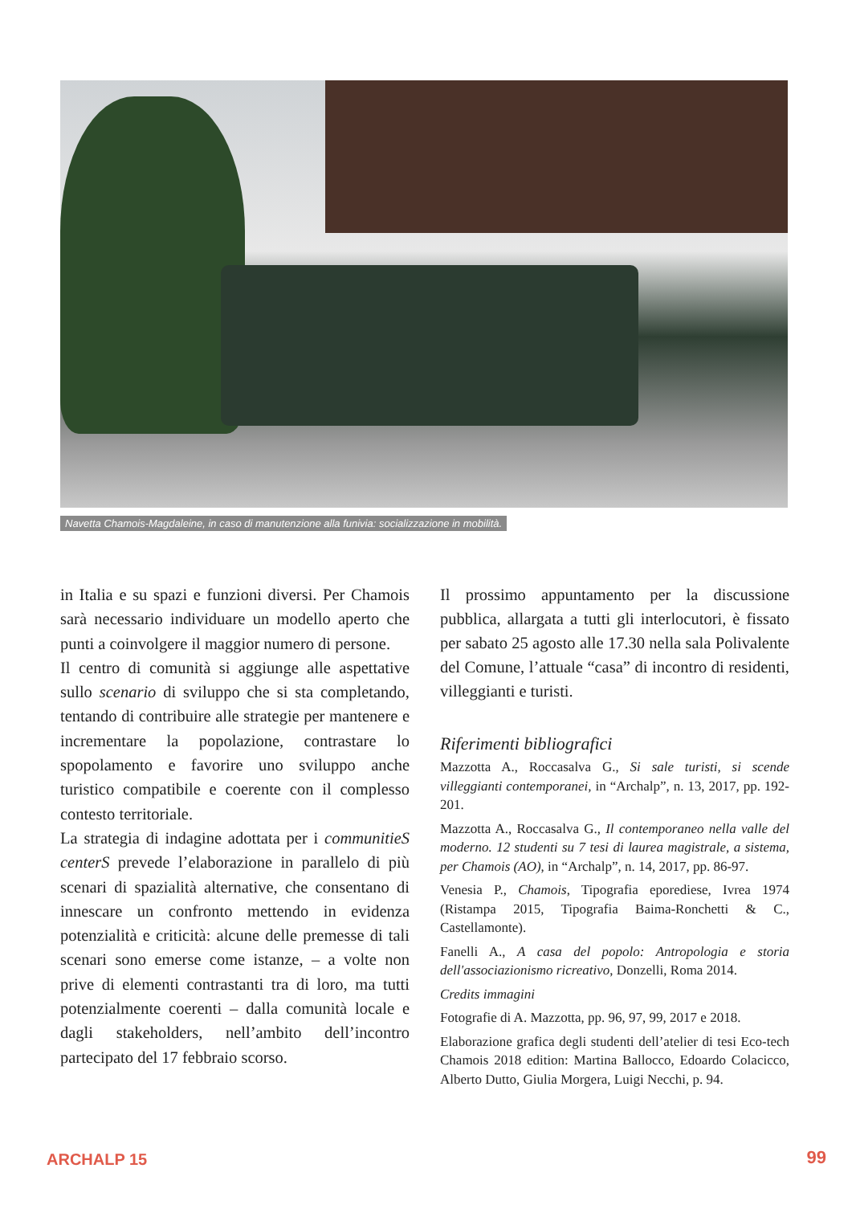Navetta Chamois-Magdaleine, in caso di manutenzione alla funivia: socializzazione in mobilità.
in Italia e su spazi e funzioni diversi. Per Chamois sarà necessario individuare un modello aperto che punti a coinvolgere il maggior numero di persone.
Il centro di comunità si aggiunge alle aspettative sullo scenario di sviluppo che si sta completando, tentando di contribuire alle strategie per mantenere e incrementare la popolazione, contrastare lo spopolamento e favorire uno sviluppo anche turistico compatibile e coerente con il complesso contesto territoriale.
La strategia di indagine adottata per i communitieS centerS prevede l’elaborazione in parallelo di più scenari di spazialità alternative, che consentano di innescare un confronto mettendo in evidenza potenzialità e criticità: alcune delle premesse di tali scenari sono emerse come istanze, – a volte non prive di elementi contrastanti tra di loro, ma tutti potenzialmente coerenti – dalla comunità locale e dagli stakeholders, nell’ambito dell’incontro partecipato del 17 febbraio scorso.
Il prossimo appuntamento per la discussione pubblica, allargata a tutti gli interlocutori, è fissato per sabato 25 agosto alle 17.30 nella sala Polivalente del Comune, l’attuale “casa” di incontro di residenti, villeggianti e turisti.
Riferimenti bibliografici
Mazzotta A., Roccasalva G., Si sale turisti, si scende villeggianti contemporanei, in “Archalp”, n. 13, 2017, pp. 192-201.
Mazzotta A., Roccasalva G., Il contemporaneo nella valle del moderno. 12 studenti su 7 tesi di laurea magistrale, a sistema, per Chamois (AO), in “Archalp”, n. 14, 2017, pp. 86-97.
Venesia P., Chamois, Tipografia eporediese, Ivrea 1974 (Ristampa 2015, Tipografia Baima-Ronchetti & C., Castellamonte).
Fanelli A., A casa del popolo: Antropologia e storia dell'associazionismo ricreativo, Donzelli, Roma 2014.
Credits immagini
Fotografie di A. Mazzotta, pp. 96, 97, 99, 2017 e 2018.
Elaborazione grafica degli studenti dell’atelier di tesi Eco-tech Chamois 2018 edition: Martina Ballocco, Edoardo Colacicco, Alberto Dutto, Giulia Morgera, Luigi Necchi, p. 94.
ARCHALP 15 99